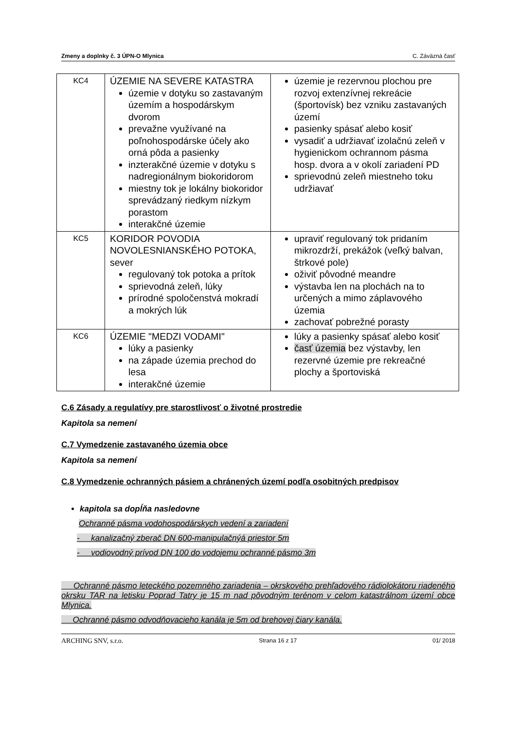Zmeny a doplnky č. 3 ÚPN-O Mlynica C. Záväzná časť
| KC4 | ÚZEMIE NA SEVERE KATASTRA územie v dotyku so zastavaným územím a hospodárskym dvorom prevažne využívané na poľnohospodárske účely ako orná pôda a pasienky inzterakčné územie v dotyku s nadregionálnym biokoridorom miestny tok je lokálny biokoridor sprevádzaný riedkym nízkym porastom interakčné územie | územie je rezervnou plochou pre rozvoj extenzívnej rekreácie (športovísk) bez vzniku zastavaných území pasienky spásať alebo kosiť vysadiť a udržiavať izolačnú zeleň v hygienickom ochrannom pásma hosp. dvora a v okolí zariadení PD sprievodnú zeleň miestneho toku udržiavať |
| KC5 | KORIDOR POVODIA NOVOLESNIANSKÉHO POTOKA, sever regulovaný tok potoka a prítok sprievodná zeleň, lúky prírodné spoločenstvá mokradí a mokrých lúk | upraviť regulovaný tok pridaním mikrozdrží, prekážok (veľký balvan, štrkové pole) oživiť pôvodné meandre výstavba len na plochách na to určených a mimo záplavového územia zachovať pobrežné porasty |
| KC6 | ÚZEMIE "MEDZI VODAMI" lúky a pasienky na západe územia prechod do lesa interakčné územie | lúky a pasienky spásať alebo kosiť časť územia bez výstavby, len rezervné územie pre rekreačné plochy a športoviská |
C.6 Zásady a regulatívy pre starostlivosť o životné prostredie
Kapitola sa nemení
C.7 Vymedzenie zastavaného územia obce
Kapitola sa nemení
C.8 Vymedzenie ochranných pásiem a chránených území podľa osobitných predpisov
kapitola sa dopĺňa nasledovne
Ochranné pásma vodohospodárskych vedení a zariadení
- kanalizačný zberač DN 600-manipulačnýá priestor 5m
- vodiovodný prívod DN 100 do vodojemu ochranné pásmo 3m
Ochranné pásmo leteckého pozemného zariadenia – okrskového prehľadového rádiolokátoru riadeného okrsku TAR na letisku Poprad Tatry je 15 m nad pôvodným terénom v celom katastrálnom území obce Mlynica.
Ochranné pásmo odvodňovacieho kanála je 5m od brehovej čiary kanála.
ARCHING SNV, s.r.o. Strana 16 z 17 01/ 2018